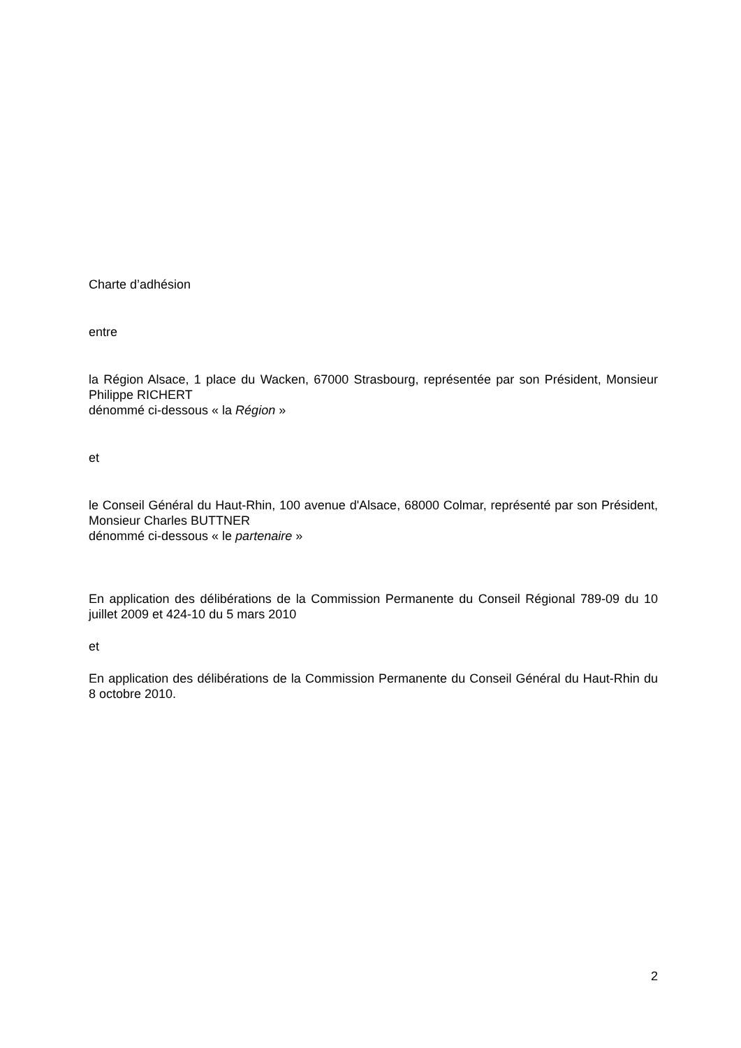Charte d’adhésion
entre
la Région Alsace, 1 place du Wacken, 67000 Strasbourg, représentée par son Président, Monsieur Philippe RICHERT
dénommé ci-dessous « la Région »
et
le Conseil Général du Haut-Rhin, 100 avenue d'Alsace, 68000 Colmar, représenté par son Président, Monsieur Charles BUTTNER
dénommé ci-dessous « le partenaire »
En application des délibérations de la Commission Permanente du Conseil Régional 789-09 du 10 juillet 2009 et 424-10 du 5 mars 2010
et
En application des délibérations de la Commission Permanente du Conseil Général du Haut-Rhin du 8 octobre 2010.
2